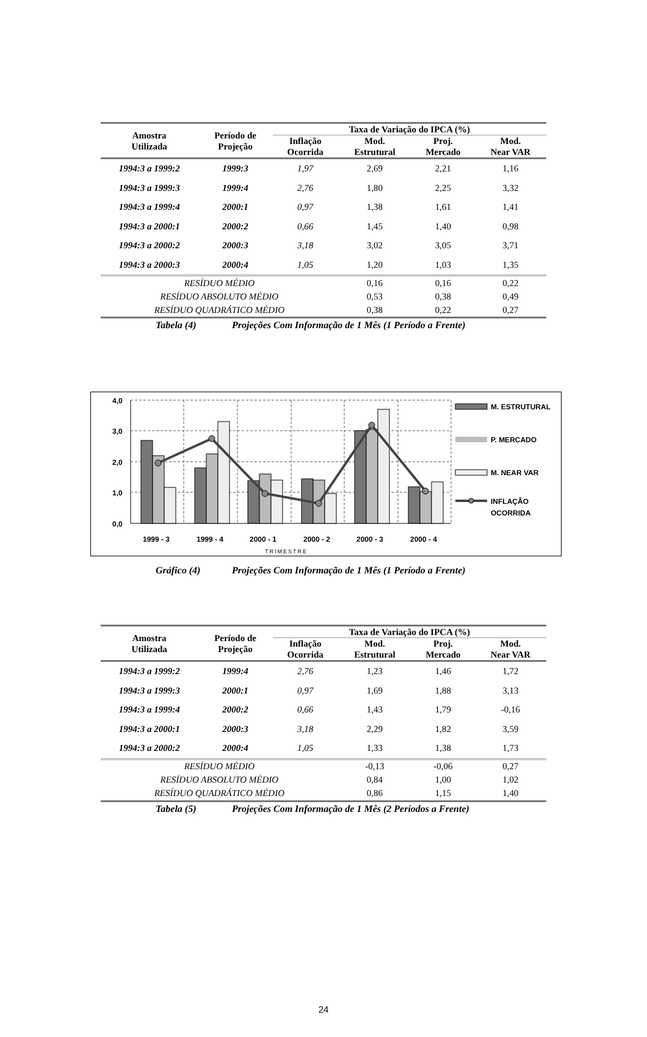| Amostra Utilizada | Período de Projeção | Taxa de Variação do IPCA (%) | | | |
| --- | --- | --- | --- | --- | --- |
| | | Inflação Ocorrida | Mod. Estrutural | Proj. Mercado | Mod. Near VAR |
| 1994:3 a 1999:2 | 1999:3 | 1,97 | 2,69 | 2,21 | 1,16 |
| 1994:3 a 1999:3 | 1999:4 | 2,76 | 1,80 | 2,25 | 3,32 |
| 1994:3 a 1999:4 | 2000:1 | 0,97 | 1,38 | 1,61 | 1,41 |
| 1994:3 a 2000:1 | 2000:2 | 0,66 | 1,45 | 1,40 | 0,98 |
| 1994:3 a 2000:2 | 2000:3 | 3,18 | 3,02 | 3,05 | 3,71 |
| 1994:3 a 2000:3 | 2000:4 | 1,05 | 1,20 | 1,03 | 1,35 |
| RESÍDUO MÉDIO | | | 0,16 | 0,16 | 0,22 |
| RESÍDUO ABSOLUTO MÉDIO | | | 0,53 | 0,38 | 0,49 |
| RESÍDUO QUADRÁTICO MÉDIO | | | 0,38 | 0,22 | 0,27 |
Tabela (4) Projeções Com Informação de 1 Mês (1 Período a Frente)
4,0
3,0
2,0
1,0
0,0
1999 - 3
1999 - 4
2000 - 1
2000 - 2
2000 - 3
2000 - 4
TRIMESTRE
M. ESTRUTURAL
P. MERCADO
M. NEAR VAR
INFLAÇÃO
OCORRIDA
Gráfico (4) Projeções Com Informação de 1 Mês (1 Período a Frente)
| Amostra Utilizada | Período de Projeção | Taxa de Variação do IPCA (%) | | | |
| --- | --- | --- | --- | --- | --- |
| | | Inflação Ocorrida | Mod. Estrutural | Proj. Mercado | Mod. Near VAR |
| 1994:3 a 1999:2 | 1999:4 | 2,76 | 1,23 | 1,46 | 1,72 |
| 1994:3 a 1999:3 | 2000:1 | 0,97 | 1,69 | 1,88 | 3,13 |
| 1994:3 a 1999:4 | 2000:2 | 0,66 | 1,43 | 1,79 | -0,16 |
| 1994:3 a 2000:1 | 2000:3 | 3,18 | 2,29 | 1,82 | 3,59 |
| 1994:3 a 2000:2 | 2000:4 | 1,05 | 1,33 | 1,38 | 1,73 |
| RESÍDUO MÉDIO | | | -0,13 | -0,06 | 0,27 |
| RESÍDUO ABSOLUTO MÉDIO | | | 0,84 | 1,00 | 1,02 |
| RESÍDUO QUADRÁTICO MÉDIO | | | 0,86 | 1,15 | 1,40 |
Tabela (5) Projeções Com Informação de 1 Mês (2 Períodos a Frente)
24